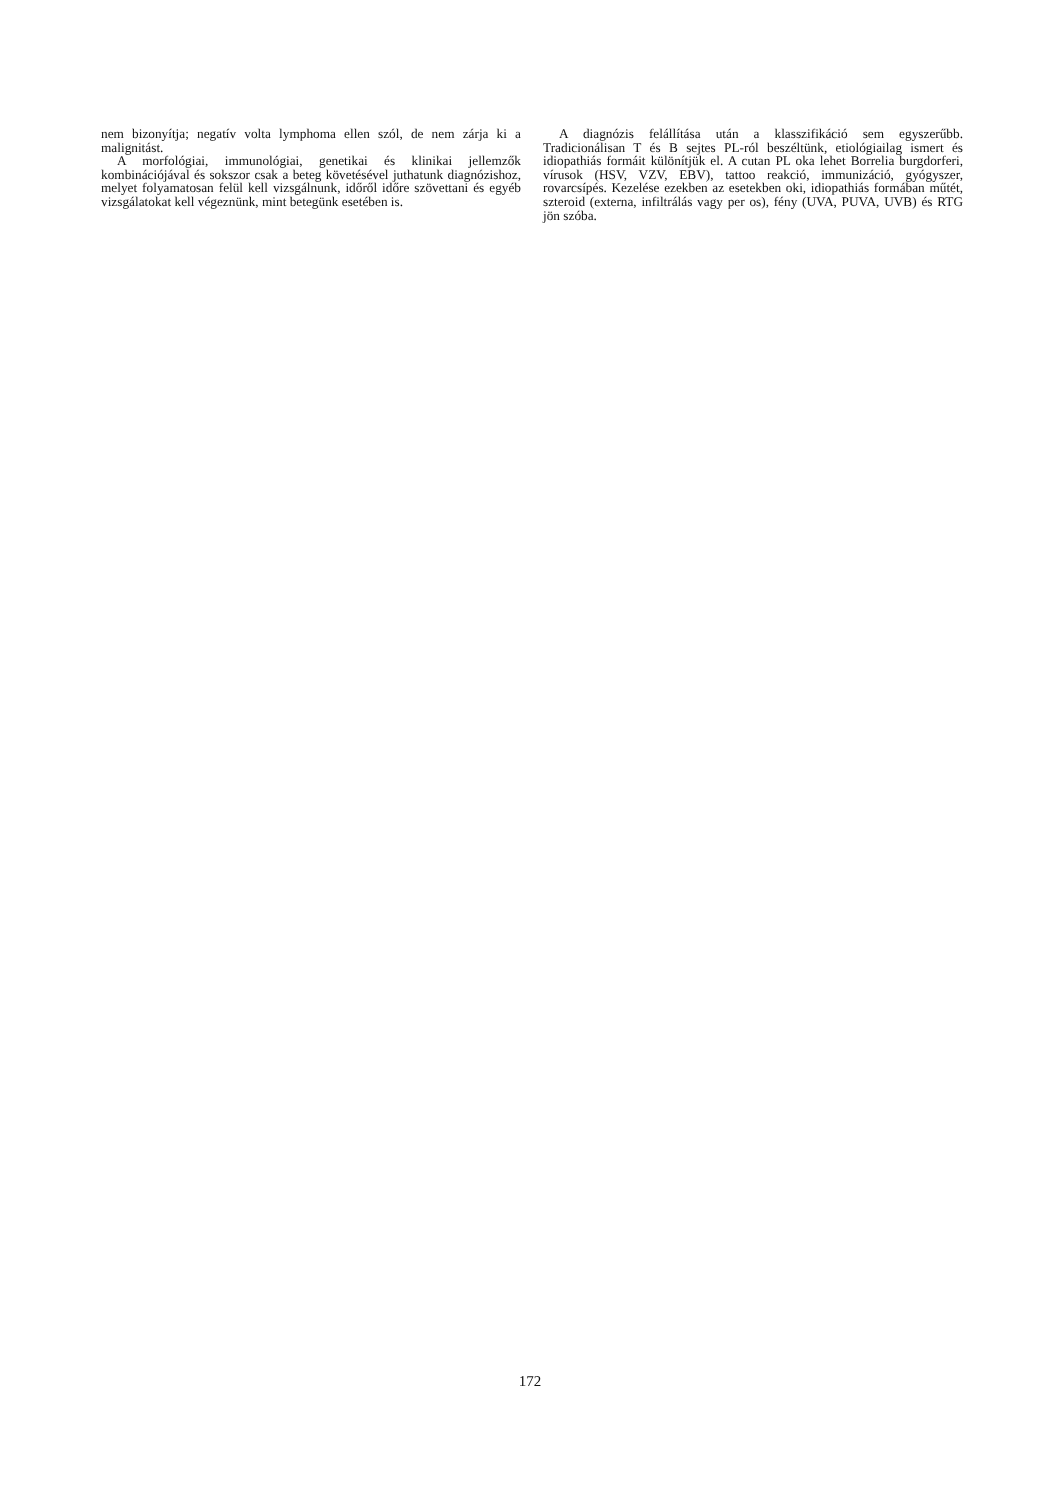nem bizonyítja; negatív volta lymphoma ellen szól, de nem zárja ki a malignitást.
A morfológiai, immunológiai, genetikai és klinikai jellemzők kombinációjával és sokszor csak a beteg követésével juthatunk diagnózishoz, melyet folyamatosan felül kell vizsgálnunk, időről időre szövettani és egyéb vizsgálatokat kell végeznünk, mint betegünk esetében is.
A diagnózis felállítása után a klasszifikáció sem egyszerűbb. Tradicionálisan T és B sejtes PL-ról beszéltünk, etiológiailag ismert és idiopathiás formáit különítjük el. A cutan PL oka lehet Borrelia burgdorferi, vírusok (HSV, VZV, EBV), tattoo reakció, immunizáció, gyógyszer, rovarcsípés. Kezelése ezekben az esetekben oki, idiopathiás formában műtét, szteroid (externa, infiltrálás vagy per os), fény (UVA, PUVA, UVB) és RTG jön szóba.
172